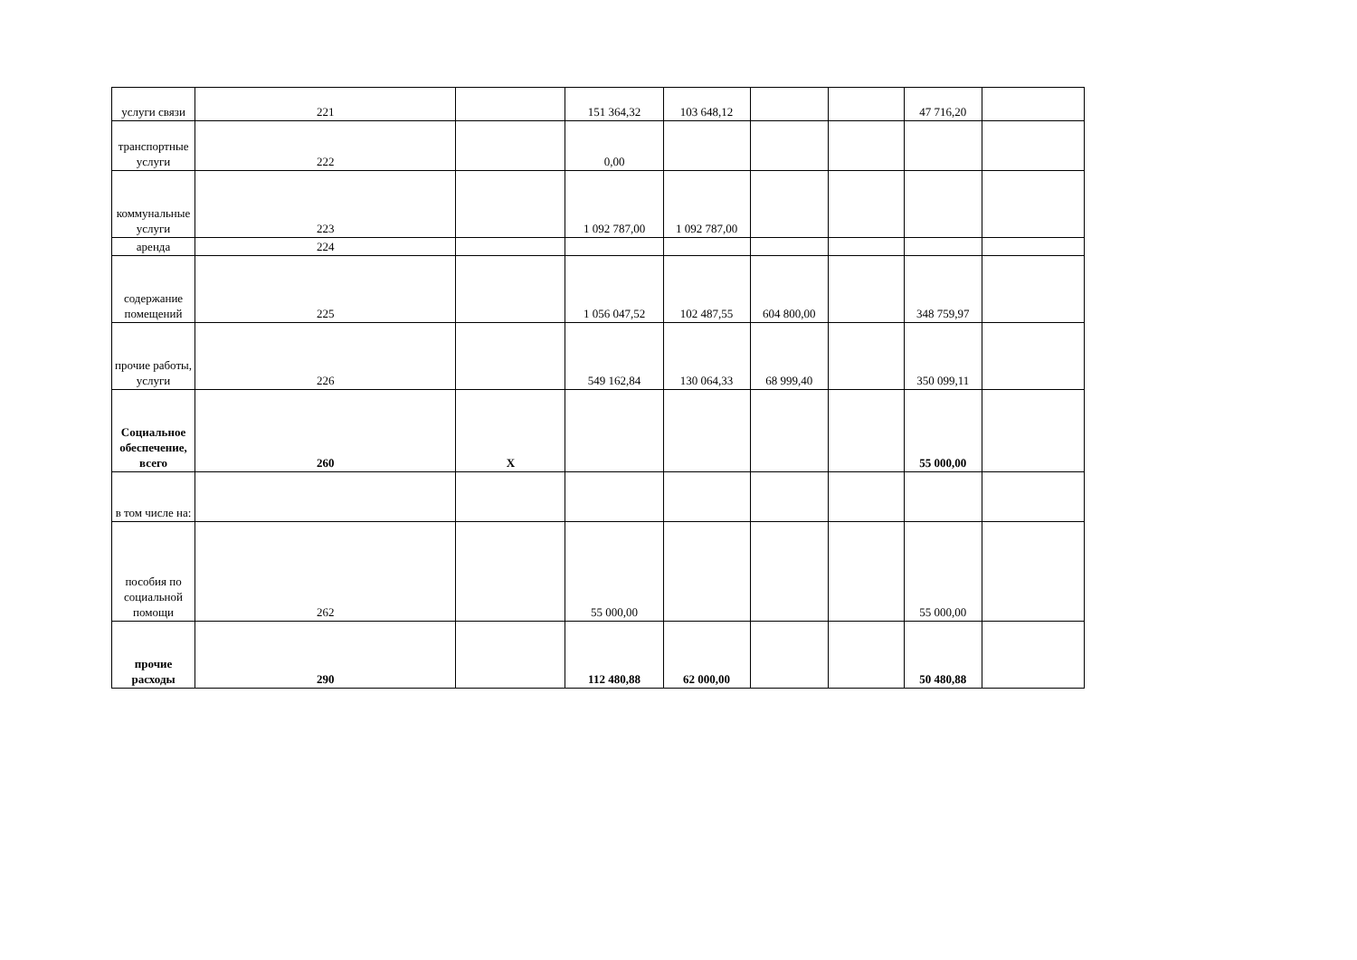| услуги связи | 221 | | 151 364,32 | 103 648,12 | | | 47 716,20 | |
| транспортные услуги | 222 | | 0,00 | | | | | |
| коммунальные услуги | 223 | | 1 092 787,00 | 1 092 787,00 | | | | |
| аренда | 224 | | | | | | | |
| содержание помещений | 225 | | 1 056 047,52 | 102 487,55 | 604 800,00 | | 348 759,97 | |
| прочие работы, услуги | 226 | | 549 162,84 | 130 064,33 | 68 999,40 | | 350 099,11 | |
| Социальное обеспечение, всего | 260 | X | | | | | 55 000,00 | |
| в том числе на: | | | | | | | | |
| пособия по социальной помощи | 262 | | 55 000,00 | | | | 55 000,00 | |
| прочие расходы | 290 | | 112 480,88 | 62 000,00 | | | 50 480,88 | |